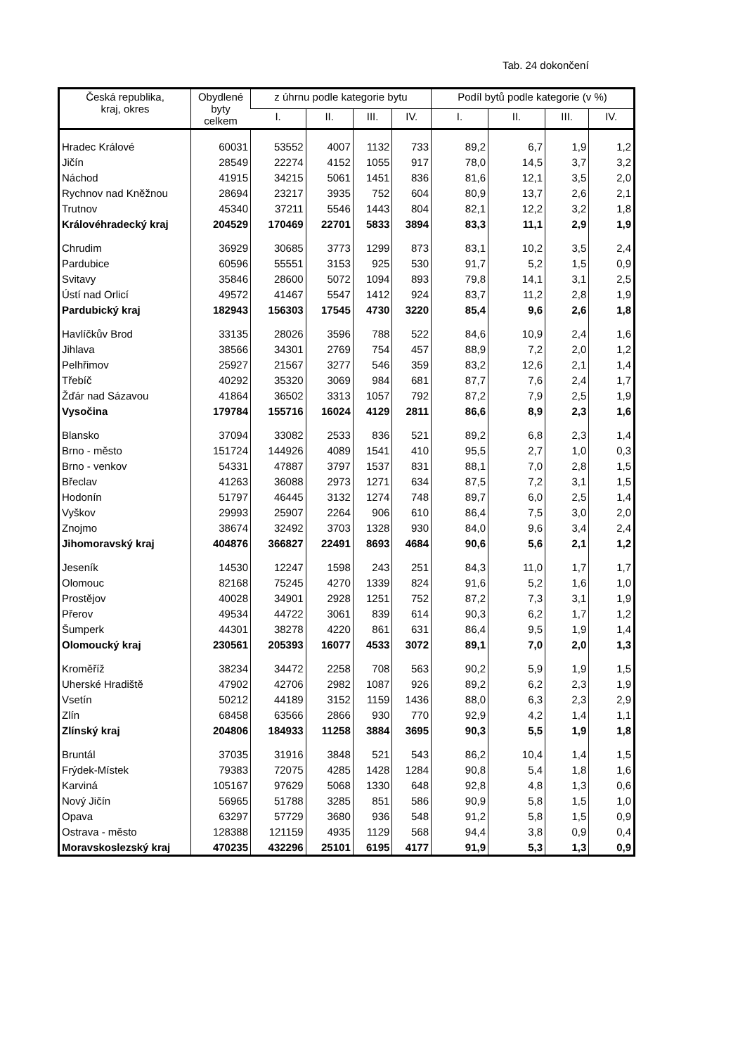Tab. 24 dokončení
| Česká republika, kraj, okres | Obydlené byty celkem | z úhrnu podle kategorie bytu | | | | Podíl bytů podle kategorie (v %) | | | |
| --- | --- | --- | --- | --- | --- | --- | --- | --- | --- |
| | | I. | II. | III. | IV. | I. | II. | III. | IV. |
| Hradec Králové | 60031 | 53552 | 4007 | 1132 | 733 | 89,2 | 6,7 | 1,9 | 1,2 |
| Jičín | 28549 | 22274 | 4152 | 1055 | 917 | 78,0 | 14,5 | 3,7 | 3,2 |
| Náchod | 41915 | 34215 | 5061 | 1451 | 836 | 81,6 | 12,1 | 3,5 | 2,0 |
| Rychnov nad Kněžnou | 28694 | 23217 | 3935 | 752 | 604 | 80,9 | 13,7 | 2,6 | 2,1 |
| Trutnov | 45340 | 37211 | 5546 | 1443 | 804 | 82,1 | 12,2 | 3,2 | 1,8 |
| Královéhradecký kraj | 204529 | 170469 | 22701 | 5833 | 3894 | 83,3 | 11,1 | 2,9 | 1,9 |
| Chrudim | 36929 | 30685 | 3773 | 1299 | 873 | 83,1 | 10,2 | 3,5 | 2,4 |
| Pardubice | 60596 | 55551 | 3153 | 925 | 530 | 91,7 | 5,2 | 1,5 | 0,9 |
| Svitavy | 35846 | 28600 | 5072 | 1094 | 893 | 79,8 | 14,1 | 3,1 | 2,5 |
| Ústí nad Orlicí | 49572 | 41467 | 5547 | 1412 | 924 | 83,7 | 11,2 | 2,8 | 1,9 |
| Pardubický kraj | 182943 | 156303 | 17545 | 4730 | 3220 | 85,4 | 9,6 | 2,6 | 1,8 |
| Havlíčkův Brod | 33135 | 28026 | 3596 | 788 | 522 | 84,6 | 10,9 | 2,4 | 1,6 |
| Jihlava | 38566 | 34301 | 2769 | 754 | 457 | 88,9 | 7,2 | 2,0 | 1,2 |
| Pelhřimov | 25927 | 21567 | 3277 | 546 | 359 | 83,2 | 12,6 | 2,1 | 1,4 |
| Třebíč | 40292 | 35320 | 3069 | 984 | 681 | 87,7 | 7,6 | 2,4 | 1,7 |
| Žďár nad Sázavou | 41864 | 36502 | 3313 | 1057 | 792 | 87,2 | 7,9 | 2,5 | 1,9 |
| Vysočina | 179784 | 155716 | 16024 | 4129 | 2811 | 86,6 | 8,9 | 2,3 | 1,6 |
| Blansko | 37094 | 33082 | 2533 | 836 | 521 | 89,2 | 6,8 | 2,3 | 1,4 |
| Brno - město | 151724 | 144926 | 4089 | 1541 | 410 | 95,5 | 2,7 | 1,0 | 0,3 |
| Brno - venkov | 54331 | 47887 | 3797 | 1537 | 831 | 88,1 | 7,0 | 2,8 | 1,5 |
| Břeclav | 41263 | 36088 | 2973 | 1271 | 634 | 87,5 | 7,2 | 3,1 | 1,5 |
| Hodonín | 51797 | 46445 | 3132 | 1274 | 748 | 89,7 | 6,0 | 2,5 | 1,4 |
| Vyškov | 29993 | 25907 | 2264 | 906 | 610 | 86,4 | 7,5 | 3,0 | 2,0 |
| Znojmo | 38674 | 32492 | 3703 | 1328 | 930 | 84,0 | 9,6 | 3,4 | 2,4 |
| Jihomoravský kraj | 404876 | 366827 | 22491 | 8693 | 4684 | 90,6 | 5,6 | 2,1 | 1,2 |
| Jeseník | 14530 | 12247 | 1598 | 243 | 251 | 84,3 | 11,0 | 1,7 | 1,7 |
| Olomouc | 82168 | 75245 | 4270 | 1339 | 824 | 91,6 | 5,2 | 1,6 | 1,0 |
| Prostějov | 40028 | 34901 | 2928 | 1251 | 752 | 87,2 | 7,3 | 3,1 | 1,9 |
| Přerov | 49534 | 44722 | 3061 | 839 | 614 | 90,3 | 6,2 | 1,7 | 1,2 |
| Šumperk | 44301 | 38278 | 4220 | 861 | 631 | 86,4 | 9,5 | 1,9 | 1,4 |
| Olomoucký kraj | 230561 | 205393 | 16077 | 4533 | 3072 | 89,1 | 7,0 | 2,0 | 1,3 |
| Kroměříž | 38234 | 34472 | 2258 | 708 | 563 | 90,2 | 5,9 | 1,9 | 1,5 |
| Uherské Hradiště | 47902 | 42706 | 2982 | 1087 | 926 | 89,2 | 6,2 | 2,3 | 1,9 |
| Vsetín | 50212 | 44189 | 3152 | 1159 | 1436 | 88,0 | 6,3 | 2,3 | 2,9 |
| Zlín | 68458 | 63566 | 2866 | 930 | 770 | 92,9 | 4,2 | 1,4 | 1,1 |
| Zlínský kraj | 204806 | 184933 | 11258 | 3884 | 3695 | 90,3 | 5,5 | 1,9 | 1,8 |
| Bruntál | 37035 | 31916 | 3848 | 521 | 543 | 86,2 | 10,4 | 1,4 | 1,5 |
| Frýdek-Místek | 79383 | 72075 | 4285 | 1428 | 1284 | 90,8 | 5,4 | 1,8 | 1,6 |
| Karviná | 105167 | 97629 | 5068 | 1330 | 648 | 92,8 | 4,8 | 1,3 | 0,6 |
| Nový Jičín | 56965 | 51788 | 3285 | 851 | 586 | 90,9 | 5,8 | 1,5 | 1,0 |
| Opava | 63297 | 57729 | 3680 | 936 | 548 | 91,2 | 5,8 | 1,5 | 0,9 |
| Ostrava - město | 128388 | 121159 | 4935 | 1129 | 568 | 94,4 | 3,8 | 0,9 | 0,4 |
| Moravskoslezský kraj | 470235 | 432296 | 25101 | 6195 | 4177 | 91,9 | 5,3 | 1,3 | 0,9 |